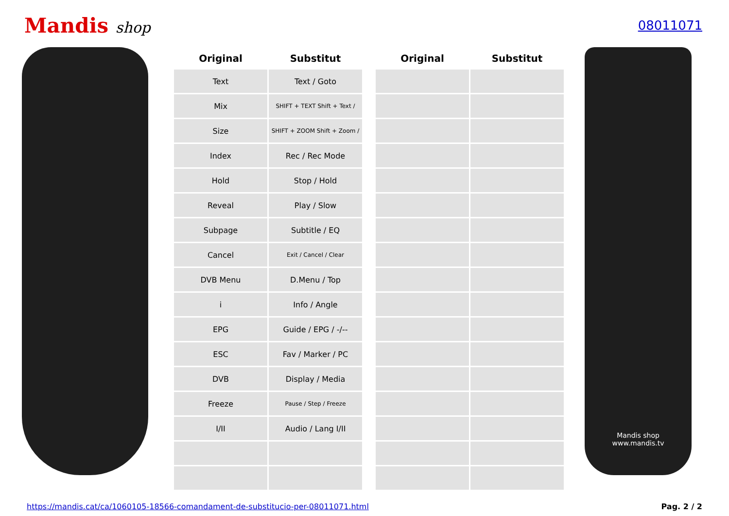Mandis shop
08011071
| Original | Substitut | | Original | Substitut |
| --- | --- | --- | --- | --- |
| Text | Text / Goto | | | |
| Mix | SHIFT + TEXT Shift + Text / | | | |
| Size | SHIFT + ZOOM Shift + Zoom / | | | |
| Index | Rec / Rec Mode | | | |
| Hold | Stop / Hold | | | |
| Reveal | Play / Slow | | | |
| Subpage | Subtitle / EQ | | | |
| Cancel | Exit / Cancel / Clear | | | |
| DVB Menu | D.Menu / Top | | | |
| i | Info / Angle | | | |
| EPG | Guide / EPG / -/-- | | | |
| ESC | Fav / Marker / PC | | | |
| DVB | Display / Media | | | |
| Freeze | Pause / Step / Freeze | | | |
| I/II | Audio / Lang I/II | | | |
Mandis shop
www.mandis.tv
https://mandis.cat/ca/1060105-18566-comandament-de-substitucio-per-08011071.html Pag. 2 / 2